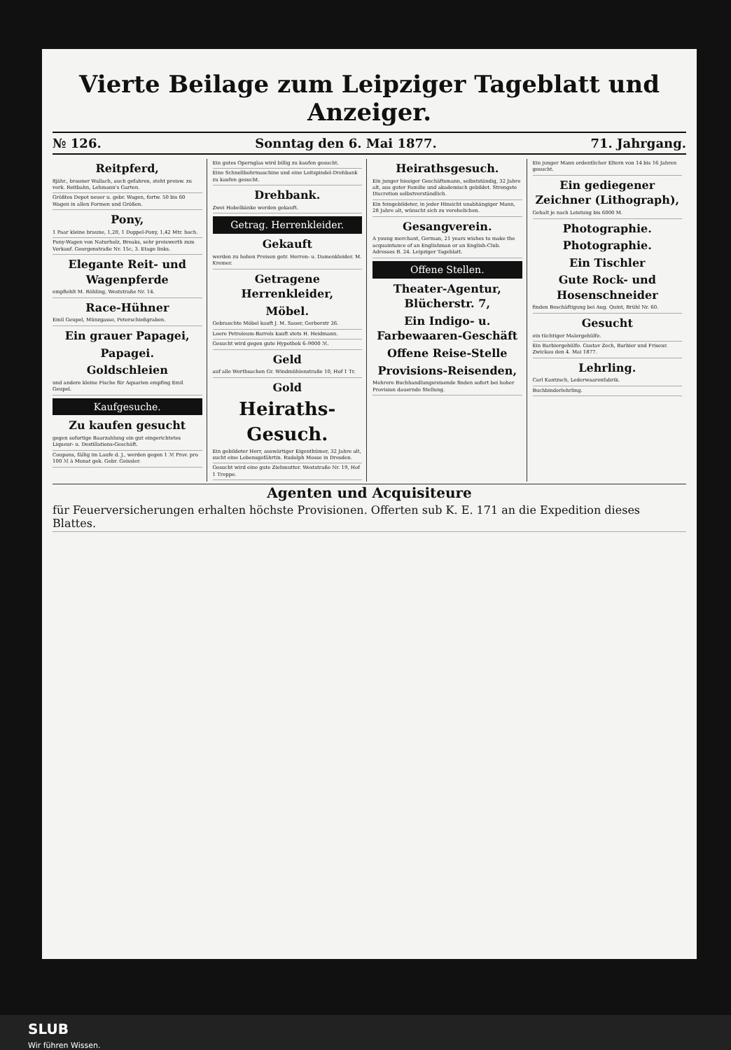Vierte Beilage zum Leipziger Tageblatt und Anzeiger.
№ 126. Sonntag den 6. Mai 1877. 71. Jahrgang.
Reitpferd,
8jähr., brauner Wallach, auch gefahren, steht preisw. zu verk. Reitbahn, Lehmann's Garten.
Größtes Depot neuer u. gebr. Wagen, fortw. 50 bis 60 Wagen in allen Formen und Größen.
Pony,
1 Paar kleine braune, 1,20, 1 Doppel-Pony, 1,42 Mtr. hoch.
Pony-Wagen von Naturholz, Breaks, sehr preiswerth zum Verkauf. Georgenstraße Nr. 15c, 3. Etage links.
Elegante Reit- und Wagenpferde
empfiehlt M. Röhling, Weststraße Nr. 14.
Race-Hühner
Emil Geupel, Münzgasse, Peterschießgraben.
Ein grauer Papagei,
Papagei.
Goldschleien
und andere kleine Fische für Aquarien empfing Emil Geupel.
Kaufgesuche.
Zu kaufen gesucht
gegen sofortige Baarzahlung ein gut eingerichtetes Liqueur- u. Destillations-Geschäft.
Coupons, fällig im Laufe d. J., werden gegen 1 ℳ Prov. pro 100 ℳ à Monat gek. Gebr. Geissler.
Ein gutes Opernglas wird billig zu kaufen gesucht.
Eine Schnellbohrmaschine und eine Leitspindel-Drehbank zu kaufen gesucht.
Drehbank.
Zwei Hobelbänke werden gekauft.
Getrag. Herrenkleider.
Gekauft
werden zu hohen Preisen getr. Herren- u. Damenkleider. M. Kremer.
Getragene Herrenkleider,
Möbel.
Gebrauchte Möbel kauft J. M. Sauer, Gerberstr 26.
Leere Petroleum-Barrels kauft stets H. Heidmann.
Gesucht wird gegen gute Hypothek 6–9000 ℳ.
Geld
auf alle Werthsachen Gr. Windmühlenstraße 10, Hof 1 Tr.
Gold
Heiraths-Gesuch.
Ein gebildeter Herr, auswärtiger Eigenthümer, 32 Jahre alt, sucht eine Lebensgefährtin. Rudolph Mosse in Dresden.
Gesucht wird eine gute Ziehmutter. Weststraße Nr. 19, Hof 1 Treppe.
Heirathsgesuch.
Ein junger hiesiger Geschäftsmann, selbstständig, 32 Jahre alt, aus guter Familie und akademisch gebildet. Strengste Discretion selbstverständlich.
Ein feingebildeter, in jeder Hinsicht unabhängiger Mann, 28 Jahre alt, wünscht sich zu verehelichen.
Gesangverein.
A young merchant, German, 21 years wishes to make the acquaintance of an Englishman or an English-Club. Adresses B. 24. Leipziger Tageblatt.
Offene Stellen.
Theater-Agentur, Blücherstr. 7,
Ein Indigo- u. Farbewaaren-Geschäft
Offene Reise-Stelle
Provisions-Reisenden,
Mehrere Buchhandlungsreisende finden sofort bei hoher Provision dauernde Stellung.
Ein junger Mann ordentlicher Eltern von 14 bis 16 Jahren gesucht.
Ein gediegener Zeichner (Lithograph),
Gehalt je nach Leistung bis 6000 M.
Photographie.
Photographie.
Ein Tischler
Gute Rock- und Hosenschneider
finden Beschäftigung bei Aug. Quint, Brühl Nr. 60.
Gesucht
ein tüchtiger Malergehülfe.
Ein Barbiergehülfe. Gustav Zech, Barbier und Friseur. Zwickau den 4. Mai 1877.
Lehrling.
Carl Kantzsch, Lederwaarenfabrik.
Buchbinderlehrling.
Agenten und Acquisiteure
für Feuerversicherungen erhalten höchste Provisionen. Offerten sub K. E. 171 an die Expedition dieses Blattes.
SLUB
Wir führen Wissen.